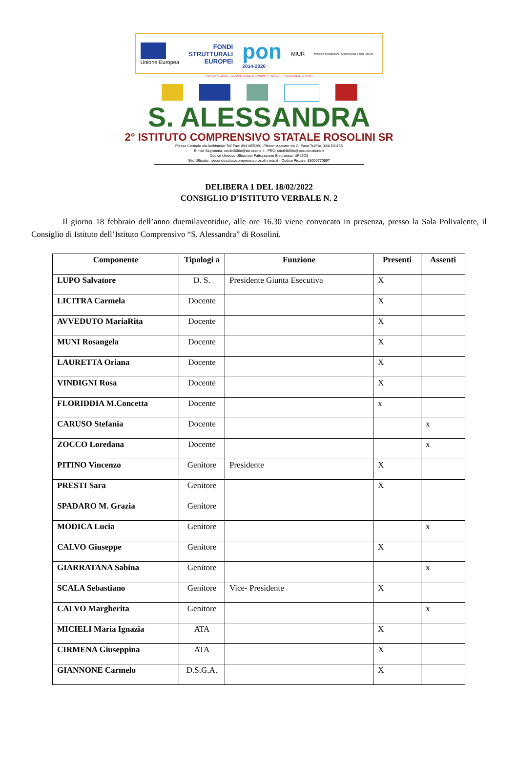Unione Europea
FONDI
STRUTTURALI
EUROPEI
pon
2014-2020
MIUR
Ministero dell'Istruzione, dell'Università e della Ricerca
PER LA SCUOLA - COMPETENZE E AMBIENTI PER L'APPRENDIMENTO (FSE)
S. ALESSANDRA
2° ISTITUTO COMPRENSIVO STATALE ROSOLINI SR
Plesso Centrale via Archimede Tel/ Fax: 0931855260 -Plesso staccato via G. Fava Tel/Fax 0931501155
E-mail Segreteria: sric84800e@istruzione.it - PEC: sric84800e@pec.istruzione.it
Codice Univoco Ufficio per Fatturazione Elettronica: UF27D8
Sito Ufficiale : secondoistitutocomprensivorosolini.edu.it - Codice Fiscale: 83000770897
DELIBERA 1 DEL 18/02/2022
CONSIGLIO D’ISTITUTO VERBALE N. 2
Il giorno 18 febbraio dell’anno duemilaventidue, alle ore 16.30 viene convocato in presenza, presso la Sala Polivalente, il Consiglio di Istituto dell’Istituto Comprensivo “S. Alessandra” di Rosolini.
| Componente | Tipologi a | Funzione | Presenti | Assenti |
| --- | --- | --- | --- | --- |
| LUPO Salvatore | D. S. | Presidente Giunta Esecutiva | X | |
| LICITRA Carmela | Docente | | X | |
| AVVEDUTO MariaRita | Docente | | X | |
| MUNI Rosangela | Docente | | X | |
| LAURETTA Oriana | Docente | | X | |
| VINDIGNI Rosa | Docente | | X | |
| FLORIDDIA M.Concetta | Docente | | x | |
| CARUSO Stefania | Docente | | | x |
| ZOCCO Loredana | Docente | | | x |
| PITINO Vincenzo | Genitore | Presidente | X | |
| PRESTI Sara | Genitore | | X | |
| SPADARO M. Grazia | Genitore | | | |
| MODICA Lucia | Genitore | | | x |
| CALVO Giuseppe | Genitore | | X | |
| GIARRATANA Sabina | Genitore | | | x |
| SCALA Sebastiano | Genitore | Vice- Presidente | X | |
| CALVO Margherita | Genitore | | | x |
| MICIELI Maria Ignazia | ATA | | X | |
| CIRMENA Giuseppina | ATA | | X | |
| GIANNONE Carmelo | D.S.G.A. | | X | |